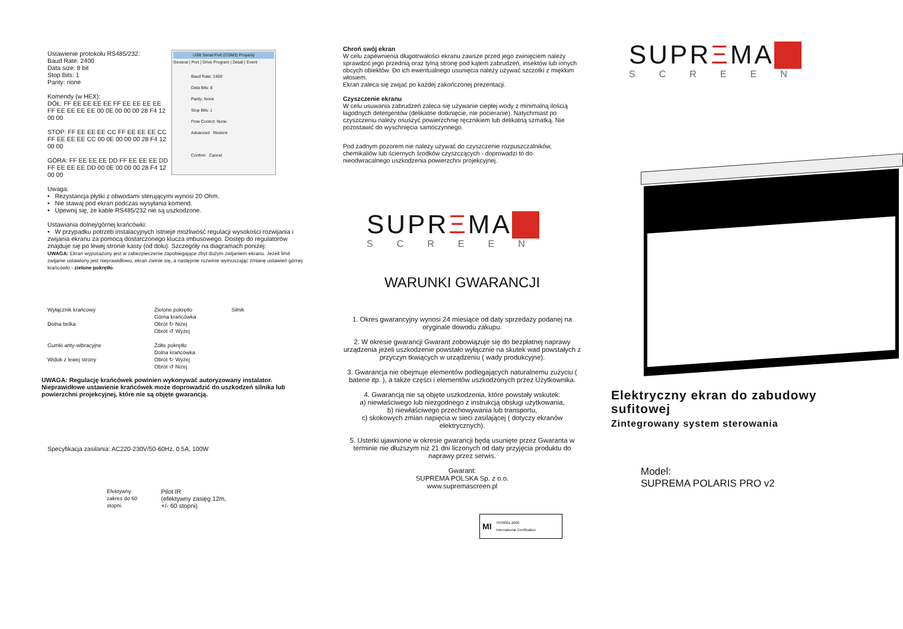Ustawienie protokołu RS485/232:
Baud Rate: 2400
Data size: 8 bit
Stop Bits: 1
Parity: none
Komendy (w HEX):
DÓŁ: FF EE EE EE EE FF EE EE EE EE
FF EE EE EE EE 00 0E 00 00 00 28 F4 12
00 00
STOP: FF EE EE EE CC FF EE EE EE CC
FF EE EE EE CC 00 0E 00 00 00 28 F4 12
00 00
GÓRA: FF EE EE EE DD FF EE EE EE DD
FF EE EE EE DD 00 0E 00 00 00 28 F4 12
00 00
USB Serial Port (COM3) Property
General | Port | Drive Program | Detail | Event
Baud Rate: 2400
Data Bits: 8
Parity: None
Stop Bits: 1
Flow Control: None
Advanced Restore
Confirm Cancel
Uwaga:
• Rezystancja płytki z obwodami sterującymi wynosi 20 Ohm.
• Nie stawaj pod ekran podczas wysyłania komend.
• Upewnij się, że kable RS485/232 nie są uszkodzone.
Ustawiania dolnej/górnej krańcówki:
• W przypadku potrzeb instalacyjnych istnieje możliwość regulacji wysokości rozwijania i zwijania ekranu za pomocą dostarczonego klucza imbusowego. Dostęp do regulatorów znajduje się po lewej stronie kasty (od dołu). Szczegóły na diagramach poniżej:
UWAGA: Ekran wyposażony jest w zabezpieczenie zapobiegające zbyt dużym zwijaniem ekranu. Jeżeli limit zwijanie ustawiony jest nieprawidłowo, ekran zwinie się, a następnie rozwinie wymuszając zmianę ustawień górnej krańcówki - zielone pokrętło.
Wyłącznik krańcowy
Dolna belka
Gumki anty-wibracyjne
Widok z lewej strony
Zielone pokrętło
Górna krańcówka
Obrót ↻ Niżej
Obrót ↺ Wyżej
Żółte pokrętło
Dolna krańcówka
Obrót ↻ Wyżej
Obrót ↺ Niżej
Silnik
UWAGA: Regulację krańcówek powinien wykonywać autoryzowany instalator. Nieprawidłowe ustawienie krańcówek może doprowadzić do uszkodzeń silnika lub powierzchni projekcyjnej, które nie są objęte gwarancją.
Specyfikacja zasilania: AC220-230V/50-60Hz, 0.5A, 100W
Efektywny
zakres do 60
stopni.
Pilot IR
(efektywny zasięg 12m,
+/- 60 stopni)
Chroń swój ekran
W celu zapewnienia długotrwałości ekranu zawsze przed jego zwinięciem należy sprawdzić jego przednią oraz tylną stronę pod kątem zabrudzeń, insektów lub innych obcych obiektów. Do ich ewentualnego usunięcia należy używać szczotki z miękkim włosiem.
Ekran zaleca się zwijać po każdej zakończonej prezentacji.
Czyszczenie ekranu
W celu usuwania zabrudzeń zaleca się używanie ciepłej wody z minimalną ilością łagodnych detergentów (delikatne dotknięcie, nie pocieranie). Natychmiast po czyszczeniu należy osuszyć powierzchnię ręcznikiem lub delikatną szmatką. Nie pozostawić do wyschnięcia samoczynnego.
Pod żadnym pozorem nie należy używać do czyszczenie rozpuszczalników, chemikaliów lub ściernych środków czyszczących - doprowadzi to do nieodwracalnego uszkodzenia powierzchni projekcyjnej.
SUPRΞMA
SCREEN
WARUNKI GWARANCJI
1. Okres gwarancyjny wynosi 24 miesiące od daty sprzedaży podanej na oryginale dowodu zakupu.
2. W okresie gwarancji Gwarant zobowiązuje się do bezpłatnej naprawy urządzenia jeżeli uszkodzenie powstało wyłącznie na skutek wad powstałych z przyczyn tkwiących w urządzeniu ( wady produkcyjne).
3. Gwarancja nie obejmuje elementów podlegających naturalnemu zużyciu ( baterie itp. ), a także części i elementów uszkodzonych przez Użytkownika.
4. Gwarancją nie są objęte uszkodzenia, które powstały wskutek:
a) niewłaściwego lub niezgodnego z instrukcją obsługi użytkowania,
b) niewłaściwego przechowywania lub transportu,
c) skokowych zmian napięcia w sieci zasilającej ( dotyczy ekranów elektrycznych).
5. Usterki ujawnione w okresie gwarancji będą usunięte przez Gwaranta w terminie nie dłuższym niż 21 dni liczonych od daty przyjęcia produktu do naprawy przez serwis.
Gwarant:
SUPREMA POLSKA Sp. z o.o.
www.supremascreen.pl
MI ISO9001:2000
International Certification
SUPRΞMA
SCREEN
Elektryczny ekran do zabudowy sufitowej
Zintegrowany system sterowania
Model:
SUPREMA POLARIS PRO v2